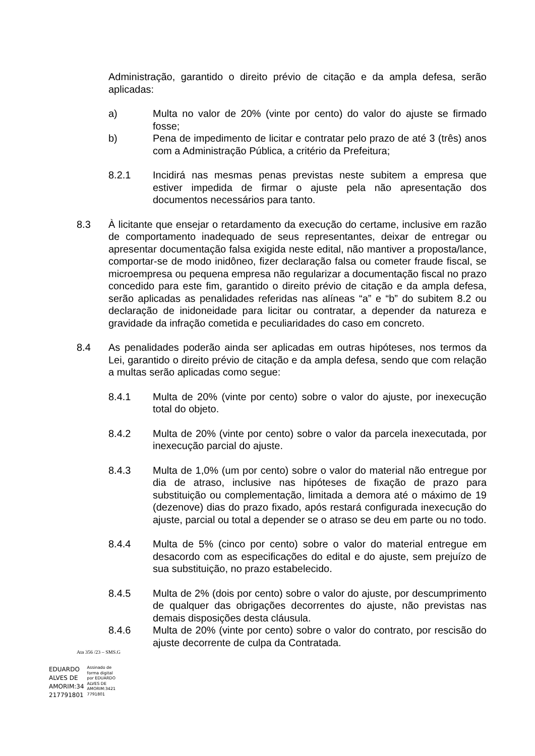Administração, garantido o direito prévio de citação e da ampla defesa, serão aplicadas:
a) Multa no valor de 20% (vinte por cento) do valor do ajuste se firmado fosse;
b) Pena de impedimento de licitar e contratar pelo prazo de até 3 (três) anos com a Administração Pública, a critério da Prefeitura;
8.2.1 Incidirá nas mesmas penas previstas neste subitem a empresa que estiver impedida de firmar o ajuste pela não apresentação dos documentos necessários para tanto.
8.3 À licitante que ensejar o retardamento da execução do certame, inclusive em razão de comportamento inadequado de seus representantes, deixar de entregar ou apresentar documentação falsa exigida neste edital, não mantiver a proposta/lance, comportar-se de modo inidôneo, fizer declaração falsa ou cometer fraude fiscal, se microempresa ou pequena empresa não regularizar a documentação fiscal no prazo concedido para este fim, garantido o direito prévio de citação e da ampla defesa, serão aplicadas as penalidades referidas nas alíneas “a” e “b” do subitem 8.2 ou declaração de inidoneidade para licitar ou contratar, a depender da natureza e gravidade da infração cometida e peculiaridades do caso em concreto.
8.4 As penalidades poderão ainda ser aplicadas em outras hipóteses, nos termos da Lei, garantido o direito prévio de citação e da ampla defesa, sendo que com relação a multas serão aplicadas como segue:
8.4.1 Multa de 20% (vinte por cento) sobre o valor do ajuste, por inexecução total do objeto.
8.4.2 Multa de 20% (vinte por cento) sobre o valor da parcela inexecutada, por inexecução parcial do ajuste.
8.4.3 Multa de 1,0% (um por cento) sobre o valor do material não entregue por dia de atraso, inclusive nas hipóteses de fixação de prazo para substituição ou complementação, limitada a demora até o máximo de 19 (dezenove) dias do prazo fixado, após restará configurada inexecução do ajuste, parcial ou total a depender se o atraso se deu em parte ou no todo.
8.4.4 Multa de 5% (cinco por cento) sobre o valor do material entregue em desacordo com as especificações do edital e do ajuste, sem prejuízo de sua substituição, no prazo estabelecido.
8.4.5 Multa de 2% (dois por cento) sobre o valor do ajuste, por descumprimento de qualquer das obrigações decorrentes do ajuste, não previstas nas demais disposições desta cláusula.
8.4.6 Multa de 20% (vinte por cento) sobre o valor do contrato, por rescisão do ajuste decorrente de culpa da Contratada.
Ata 356 /23 – SMS.G
EDUARDO
ALVES DE
AMORIM:34
217791801
Assinado de
forma digital
por EDUARDO
ALVES DE
AMORIM:3421
7791801